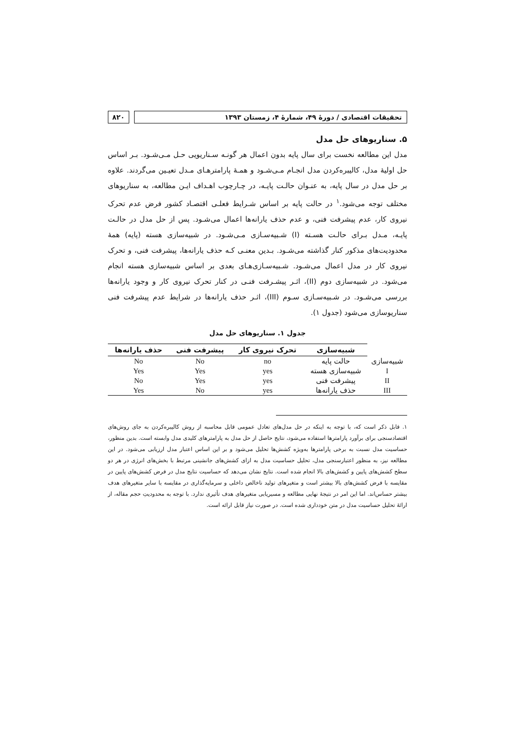تحقیقات اقتصادی / دورۀ ۴۹، شمارۀ ۴، زمستان ۱۳۹۳
۸۲۰
۵. سناریوهای حل مدل
مدل این مطالعه نخست برای سال پایه بدون اعمال هر گونـه سـناریویی حـل مـی‌شـود. بـر اساس حل اولیۀ مدل، کالیبره‌کردن مدل انجـام مـی‌شـود و همـۀ پارامترهـای مـدل تعیـین می‌گردند. علاوه بر حل مدل در سال پایه، به عنـوان حالـت پایـه، در چـارچوب اهـداف ایـن مطالعه، به سناریوهای مختلف توجه می‌شود.<sup>۱</sup> در حالت پایه بر اساس شـرایط فعلـی اقتصـاد کشور فرض عدم تحرک نیروی کار، عدم پیشرفت فنی، و عدم حذف یارانه‌ها اعمال می‌شـود. پس از حل مدل در حالـت پایـه، مـدل بـرای حالـت هسـته (I) شـبیه‌سـازی مـی‌شـود. در شبیه‌سازی هسته (پایه) همۀ محدودیت‌های مذکور کنار گذاشته می‌شـود. بـدین معنـی کـه حذف یارانه‌ها، پیشرفت فنی، و تحرک نیروی کار در مدل اعمال می‌شـود. شـبیه‌سـازی‌هـای بعدی بر اساس شبیه‌سازی هسته انجام می‌شود. در شبیه‌سازی دوم (II)، اثـر پیشـرفت فنـی در کنار تحرک نیروی کار و وجود یارانه‌ها بررسی می‌شـود. در شـبیه‌سـازی سـوم (III)، اثـر حذف یارانه‌ها در شرایط عدم پیشرفت فنی سناریوسازی می‌شود (جدول ۱).
جدول ۱. سناریوهای حل مدل
| | شبیه‌سازی | تحرک نیروی کار | پیشرفت فنی | حذف یارانه‌ها |
| --- | --- | --- | --- | --- |
| شبیه‌سازی | حالت پایه | no | No | No |
| I | شبیه‌سازی هسته | yes | Yes | Yes |
| II | پیشرفت فنی | yes | Yes | No |
| III | حذف یارانه‌ها | yes | No | Yes |
۱. قابل ذکر است که، با توجه به اینکه در حل مدل‌های تعادل عمومی قابل محاسبه از روش کالیبره‌کردن به جای روش‌های اقتصادسنجی برای برآورد پارامترها استفاده می‌شود، نتایج حاصل از حل مدل به پارامترهای کلیدی مدل وابسته است. بدین منظور، حساسیت مدل نسبت به برخی پارامترها به‌ویژه کشش‌ها تحلیل می‌شود و بر این اساس اعتبار مدل ارزیابی می‌شود. در این مطالعه نیز، به منظور اعتبارسنجی مدل، تحلیل حساسیت مدل به ازای کشش‌های جانشینی مرتبط با بخش‌های انرژی در هر دو سطح کشش‌های پایین و کشش‌های بالا انجام شده است. نتایج نشان می‌دهد که حساسیت نتایج مدل در فرض کشش‌های پایین در مقایسه با فرض کشش‌های بالا بیشتر است و متغیرهای تولید ناخالص داخلی و سرمایه‌گذاری در مقایسه با سایر متغیرهای هدف بیشتر حساس‌اند. اما این امر در نتیجۀ نهایی مطالعه و مسیریابی متغیرهای هدف تأثیری ندارد. با توجه به محدودیتِ حجم مقاله، از ارائۀ تحلیل حساسیت مدل در متن خودداری شده است. در صورت نیاز قابل ارائه است.